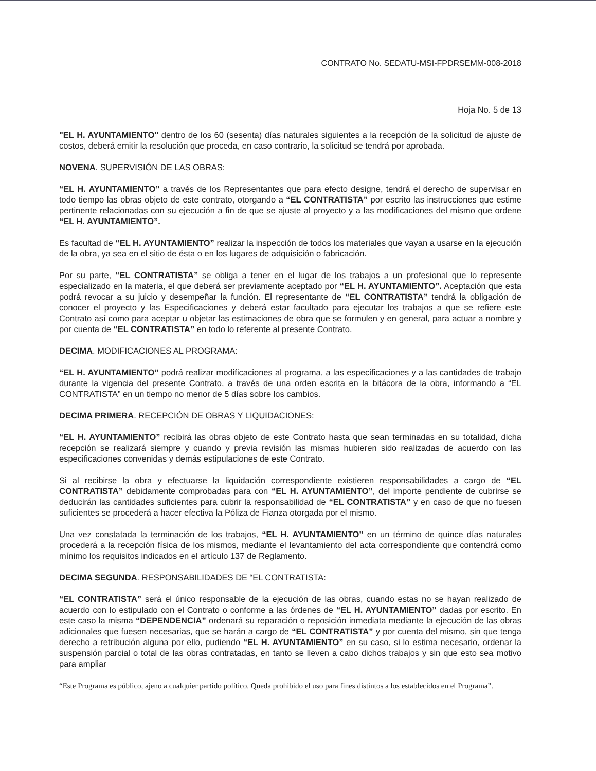CONTRATO No. SEDATU-MSI-FPDRSEMM-008-2018
Hoja No. 5 de 13
"EL H. AYUNTAMIENTO" dentro de los 60 (sesenta) días naturales siguientes a la recepción de la solicitud de ajuste de costos, deberá emitir la resolución que proceda, en caso contrario, la solicitud se tendrá por aprobada.
NOVENA. SUPERVISIÓN DE LAS OBRAS:
“EL H. AYUNTAMIENTO” a través de los Representantes que para efecto designe, tendrá el derecho de supervisar en todo tiempo las obras objeto de este contrato, otorgando a “EL CONTRATISTA” por escrito las instrucciones que estime pertinente relacionadas con su ejecución a fin de que se ajuste al proyecto y a las modificaciones del mismo que ordene “EL H. AYUNTAMIENTO”.
Es facultad de “EL H. AYUNTAMIENTO” realizar la inspección de todos los materiales que vayan a usarse en la ejecución de la obra, ya sea en el sitio de ésta o en los lugares de adquisición o fabricación.
Por su parte, “EL CONTRATISTA” se obliga a tener en el lugar de los trabajos a un profesional que lo represente especializado en la materia, el que deberá ser previamente aceptado por “EL H. AYUNTAMIENTO”. Aceptación que esta podrá revocar a su juicio y desempeñar la función. El representante de “EL CONTRATISTA” tendrá la obligación de conocer el proyecto y las Especificaciones y deberá estar facultado para ejecutar los trabajos a que se refiere este Contrato así como para aceptar u objetar las estimaciones de obra que se formulen y en general, para actuar a nombre y por cuenta de “EL CONTRATISTA” en todo lo referente al presente Contrato.
DECIMA. MODIFICACIONES AL PROGRAMA:
“EL H. AYUNTAMIENTO” podrá realizar modificaciones al programa, a las especificaciones y a las cantidades de trabajo durante la vigencia del presente Contrato, a través de una orden escrita en la bitácora de la obra, informando a “EL CONTRATISTA” en un tiempo no menor de 5 días sobre los cambios.
DECIMA PRIMERA. RECEPCIÓN DE OBRAS Y LIQUIDACIONES:
“EL H. AYUNTAMIENTO” recibirá las obras objeto de este Contrato hasta que sean terminadas en su totalidad, dicha recepción se realizará siempre y cuando y previa revisión las mismas hubieren sido realizadas de acuerdo con las especificaciones convenidas y demás estipulaciones de este Contrato.
Si al recibirse la obra y efectuarse la liquidación correspondiente existieren responsabilidades a cargo de “EL CONTRATISTA” debidamente comprobadas para con “EL H. AYUNTAMIENTO”, del importe pendiente de cubrirse se deducirán las cantidades suficientes para cubrir la responsabilidad de “EL CONTRATISTA” y en caso de que no fuesen suficientes se procederá a hacer efectiva la Póliza de Fianza otorgada por el mismo.
Una vez constatada la terminación de los trabajos, “EL H. AYUNTAMIENTO” en un término de quince días naturales procederá a la recepción física de los mismos, mediante el levantamiento del acta correspondiente que contendrá como mínimo los requisitos indicados en el artículo 137 de Reglamento.
DECIMA SEGUNDA. RESPONSABILIDADES DE “EL CONTRATISTA:
“EL CONTRATISTA” será el único responsable de la ejecución de las obras, cuando estas no se hayan realizado de acuerdo con lo estipulado con el Contrato o conforme a las órdenes de “EL H. AYUNTAMIENTO” dadas por escrito. En este caso la misma “DEPENDENCIA” ordenará su reparación o reposición inmediata mediante la ejecución de las obras adicionales que fuesen necesarias, que se harán a cargo de “EL CONTRATISTA” y por cuenta del mismo, sin que tenga derecho a retribución alguna por ello, pudiendo “EL H. AYUNTAMIENTO” en su caso, si lo estima necesario, ordenar la suspensión parcial o total de las obras contratadas, en tanto se lleven a cabo dichos trabajos y sin que esto sea motivo para ampliar
“Este Programa es público, ajeno a cualquier partido político. Queda prohibido el uso para fines distintos a los establecidos en el Programa”.